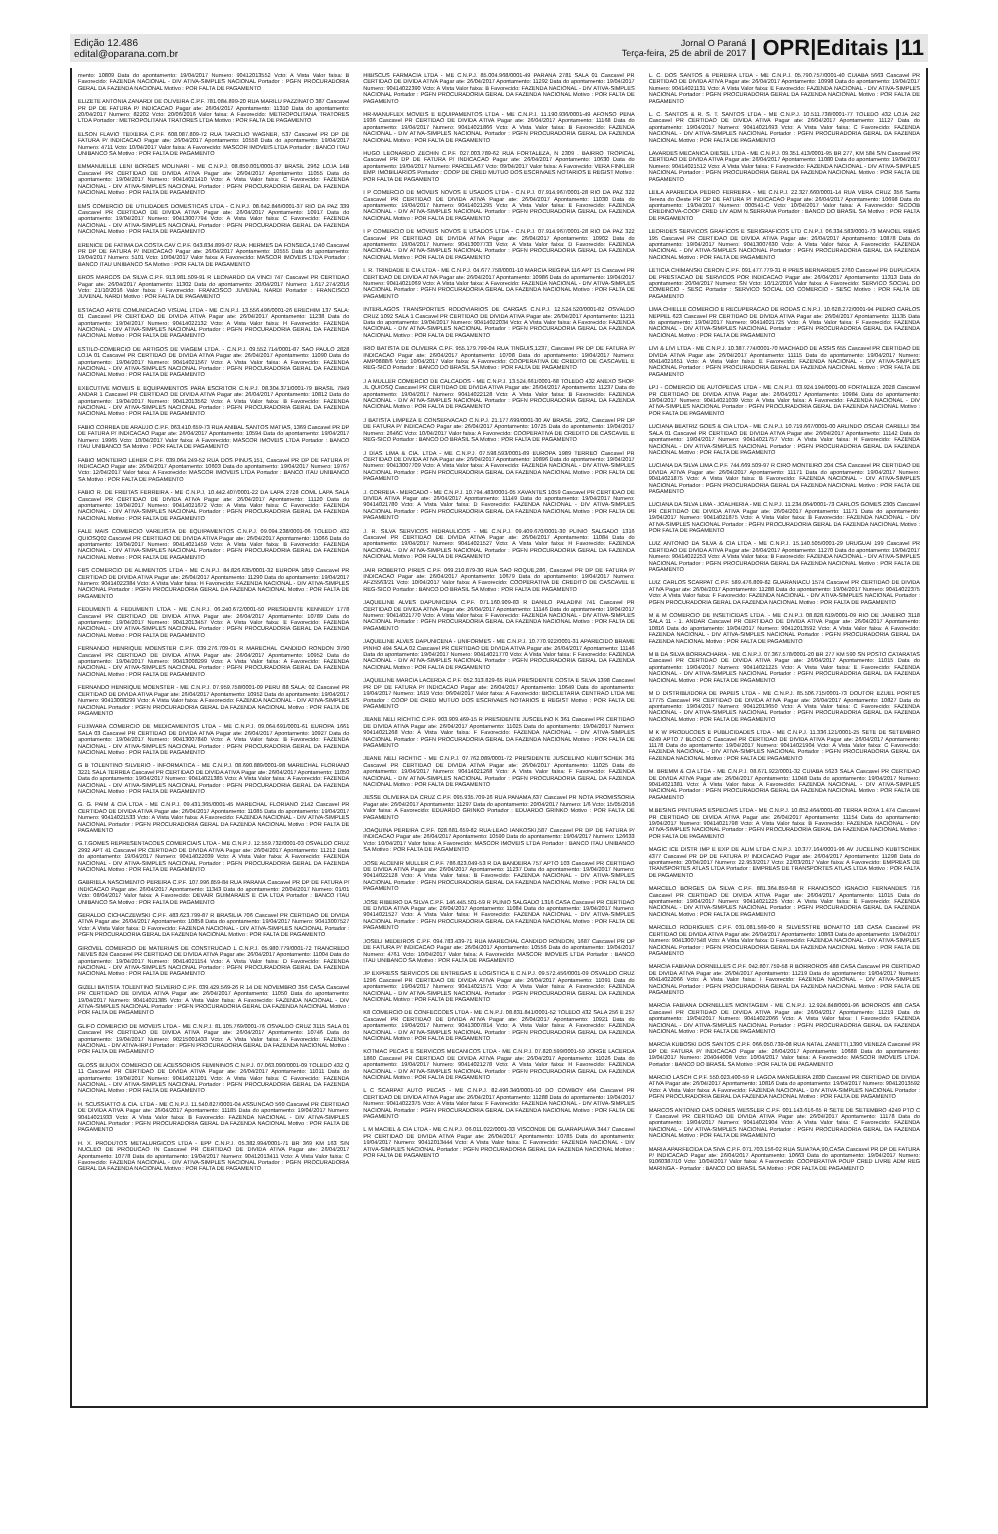Edição 12.486
edital@oparana.com.br
Jornal O Paraná
Terça-feira, 25 de abril de 2017
| OPR|Editais |11
mento: 10809 Data do apontamento: 19/04/2017 Numero: 90412013552 Vcto: A Vista Valor faixa: B Favorecido: FAZENDA NACIONAL - DIV ATIVA-SIMPLES NACIONAL Portador : PGFN PROCURADORIA GERAL DA FAZENDA NACIONAL Motivo : POR FALTA DE PAGAMENTO
ELIZETE ANTONIA ZANARDI DE OLIVEIRA C.P.F. 781.084.899-20 RUA MARILU PAZZINATO 387 Cascavel PR DP DE FATURA P/ INDICACAO Pagar ate: 26/04/2017 Apontamento: 11310 Data do apontamento: 20/04/2017 Numero: 82202 Vcto: 20/06/2016 Valor faixa: A Favorecido: METROPOLITANA TRATORES LTDA Portador : METROPOLITANA TRATORES LTDA Motivo : POR FALTA DE PAGAMENTO
ELSON FLAVIO TEIXEIRA C.P.F. 608.087.809-72 RUA TARCILIO WAGNER, 537 Cascavel PR DP DE FATURA P/ INDICACAO Pagar ate: 26/04/2017 Apontamento: 10558 Data do apontamento: 19/04/2017 Numero: 4711 Vcto: 10/04/2017 Valor faixa: A Favorecido: MASCOR IMOVEIS LTDA Portador : BANCO ITAU UNIBANCO SA Motivo : POR FALTA DE PAGAMENTO
EMMANUELLE LENI BORGES MOLINARI - ME C.N.P.J. 08.850.001/0001-37 BRASIL 2962 LOJA 14B Cascavel PR CERTIDAO DE DIVIDA ATIVA Pagar ate: 26/04/2017 Apontamento: 11055 Data do apontamento: 19/04/2017 Numero: 90414021410 Vcto: A Vista Valor faixa: C Favorecido: FAZENDA NACIONAL - DIV ATIVA-SIMPLES NACIONAL Portador : PGFN PROCURADORIA GERAL DA FAZENDA NACIONAL Motivo : POR FALTA DE PAGAMENTO
EMS COMERCIO DE UTILIDADES DOMESTICAS LTDA - C.N.P.J. 08.642.846/0001-37 RIO DA PAZ 339 Cascavel PR CERTIDAO DE DIVIDA ATIVA Pagar ate: 26/04/2017 Apontamento: 10917 Data do apontamento: 19/04/2017 Numero: 90413007794 Vcto: A Vista Valor faixa: C Favorecido: FAZENDA NACIONAL - DIV ATIVA-SIMPLES NACIONAL Portador : PGFN PROCURADORIA GERAL DA FAZENDA NACIONAL Motivo : POR FALTA DE PAGAMENTO
ERENICE DE FATIMA DA COSTA CAV C.P.F. 043.834.899-07 RUA: HERMES DA FONSECA,1740 Cascavel PR DP DE FATURA P/ INDICACAO Pagar ate: 26/04/2017 Apontamento: 10555 Data do apontamento: 19/04/2017 Numero: 5101 Vcto: 10/04/2017 Valor faixa: A Favorecido: MASCOR IMOVEIS LTDA Portador : BANCO ITAU UNIBANCO SA Motivo : POR FALTA DE PAGAMENTO
EROS MARCOS DA SILVA C.P.F. 913.981.509-91 R LEONARDO DA VINCI 747 Cascavel PR CERTIDAO Pagar ate: 26/04/2017 Apontamento: 11302 Data do apontamento: 20/04/2017 Numero: 1.617.274/2016 Vcto: 21/10/2016 Valor faixa: I Favorecido: FRANCISCO JUVENAL NARDI Portador : FRANCISCO JUVENAL NARDI Motivo : POR FALTA DE PAGAMENTO
ESTACAO ARTE COMUNICACAO VISUAL LTDA - ME C.N.P.J. 13.556.496/0001-26 ERECHIM 137 SALA: 01 Cascavel PR CERTIDAO DE DIVIDA ATIVA Pagar ate: 26/04/2017 Apontamento: 11238 Data do apontamento: 19/04/2017 Numero: 90414022132 Vcto: A Vista Valor faixa: H Favorecido: FAZENDA NACIONAL - DIV ATIVA-SIMPLES NACIONAL Portador : PGFN PROCURADORIA GERAL DA FAZENDA NACIONAL Motivo : POR FALTA DE PAGAMENTO
ESTILO-COMERCIO DE ARTIGOS DE VIAGEM LTDA. - C.N.P.J. 09.552.714/0001-87 SAO PAULO 2828 LOJA 01 Cascavel PR CERTIDAO DE DIVIDA ATIVA Pagar ate: 26/04/2017 Apontamento: 11090 Data do apontamento: 19/04/2017 Numero: 90414021567 Vcto: A Vista Valor faixa: A Favorecido: FAZENDA NACIONAL - DIV ATIVA-SIMPLES NACIONAL Portador : PGFN PROCURADORIA GERAL DA FAZENDA NACIONAL Motivo : POR FALTA DE PAGAMENTO
EXECUTIVE MOVEIS E EQUIPAMENTOS PARA ESCRITOR C.N.P.J. 08.304.371/0001-79 BRASIL 7949 ANDAR 1 Cascavel PR CERTIDAO DE DIVIDA ATIVA Pagar ate: 26/04/2017 Apontamento: 10812 Data do apontamento: 19/04/2017 Numero: 90412013562 Vcto: A Vista Valor faixa: B Favorecido: FAZENDA NACIONAL - DIV ATIVA-SIMPLES NACIONAL Portador : PGFN PROCURADORIA GERAL DA FAZENDA NACIONAL Motivo : POR FALTA DE PAGAMENTO
FABIO CORREA DE ARAUJO C.P.F. 063.410.659-73 RUA ANIBAL SANTOS MATIAS, 1369 Cascavel PR DP DE FATURA P/ INDICACAO Pagar ate: 26/04/2017 Apontamento: 10594 Data do apontamento: 19/04/2017 Numero: 19965 Vcto: 10/04/2017 Valor faixa: A Favorecido: MASCOR IMOVEIS LTDA Portador : BANCO ITAU UNIBANCO SA Motivo : POR FALTA DE PAGAMENTO
FABIO MONTEIRO LEHER C.P.F. 039.064.249-52 RUA DOS PINUS,151, Cascavel PR DP DE FATURA P/ INDICACAO Pagar ate: 26/04/2017 Apontamento: 10603 Data do apontamento: 19/04/2017 Numero: 19767 Vcto: 12/04/2017 Valor faixa: A Favorecido: MASCOR IMOVEIS LTDA Portador : BANCO ITAU UNIBANCO SA Motivo : POR FALTA DE PAGAMENTO
FABIO R. DE FREITAS FERREIRA - ME C.N.P.J. 10.442.407/0001-22 DA LAPA 2728 COML LAPA SALA Cascavel PR CERTIDAO DE DIVIDA ATIVA Pagar ate: 26/04/2017 Apontamento: 11120 Data do apontamento: 19/04/2017 Numero: 90414021672 Vcto: A Vista Valor faixa: C Favorecido: FAZENDA NACIONAL - DIV ATIVA-SIMPLES NACIONAL Portador : PGFN PROCURADORIA GERAL DA FAZENDA NACIONAL Motivo : POR FALTA DE PAGAMENTO
FALE MAIS COMERCIO VAREJISTA DE EQUIPAMENTOS C.N.P.J. 09.094.238/0001-06 TOLEDO 432 QUIOSQ02 Cascavel PR CERTIDAO DE DIVIDA ATIVA Pagar ate: 26/04/2017 Apontamento: 11066 Data do apontamento: 19/04/2017 Numero: 90414021459 Vcto: A Vista Valor faixa: B Favorecido: FAZENDA NACIONAL - DIV ATIVA-SIMPLES NACIONAL Portador : PGFN PROCURADORIA GERAL DA FAZENDA NACIONAL Motivo : POR FALTA DE PAGAMENTO
FBS COMERCIO DE ALIMENTOS LTDA - ME C.N.P.J. 84.826.635/0001-32 EUROPA 1859 Cascavel PR CERTIDAO DE DIVIDA ATIVA Pagar ate: 26/04/2017 Apontamento: 11290 Data do apontamento: 19/04/2017 Numero: 90414022384 Vcto: A Vista Valor faixa: H Favorecido: FAZENDA NACIONAL - DIV ATIVA-SIMPLES NACIONAL Portador : PGFN PROCURADORIA GERAL DA FAZENDA NACIONAL Motivo : POR FALTA DE PAGAMENTO
FEDUMENTI & FEDUMENTI LTDA - ME C.N.P.J. 06.240.672/0001-50 PRESIDENTE KENNEDY 1778 Cascavel PR CERTIDAO DE DIVIDA ATIVA Pagar ate: 26/04/2017 Apontamento: 10789 Data do apontamento: 19/04/2017 Numero: 90412013457 Vcto: A Vista Valor faixa: E Favorecido: FAZENDA NACIONAL - DIV ATIVA-SIMPLES NACIONAL Portador : PGFN PROCURADORIA GERAL DA FAZENDA NACIONAL Motivo : POR FALTA DE PAGAMENTO
FERNANDO HENRIQUE MOENSTER C.P.F. 039.276.709-01 R MARECHAL CANDIDO RONDON 3790 Cascavel PR CERTIDAO DE DIVIDA ATIVA Pagar ate: 26/04/2017 Apontamento: 10952 Data do apontamento: 19/04/2017 Numero: 90413008299 Vcto: A Vista Valor faixa: A Favorecido: FAZENDA NACIONAL - DIV ATIVA-SIMPLES NACIONAL Portador : PGFN PROCURADORIA GERAL DA FAZENDA NACIONAL Motivo : POR FALTA DE PAGAMENTO
FERNANDO HENRIQUE MOENSTER - ME C.N.P.J. 07.959.758/0001-09 PERU 88 SALA: 02 Cascavel PR CERTIDAO DE DIVIDA ATIVA Pagar ate: 26/04/2017 Apontamento: 10952 Data do apontamento: 19/04/2017 Numero: 90413008299 Vcto: A Vista Valor faixa: A Favorecido: FAZENDA NACIONAL - DIV ATIVA-SIMPLES NACIONAL Portador : PGFN PROCURADORIA GERAL DA FAZENDA NACIONAL Motivo : POR FALTA DE PAGAMENTO
FUJIWARA COMERCIO DE MEDICAMENTOS LTDA - ME C.N.P.J. 09.064.691/0001-61 EUROPA 1661 SALA 03 Cascavel PR CERTIDAO DE DIVIDA ATIVA Pagar ate: 26/04/2017 Apontamento: 10927 Data do apontamento: 19/04/2017 Numero: 90413007840 Vcto: A Vista Valor faixa: B Favorecido: FAZENDA NACIONAL - DIV ATIVA-SIMPLES NACIONAL Portador : PGFN PROCURADORIA GERAL DA FAZENDA NACIONAL Motivo : POR FALTA DE PAGAMENTO
G B TOLENTINO SILVERIO - INFORMATICA - ME C.N.P.J. 08.690.889/0001-98 MARECHAL FLORIANO 3221 SALA TERREA Cascavel PR CERTIDAO DE DIVIDA ATIVA Pagar ate: 26/04/2017 Apontamento: 11050 Data do apontamento: 19/04/2017 Numero: 90414021385 Vcto: A Vista Valor faixa: A Favorecido: FAZENDA NACIONAL - DIV ATIVA-SIMPLES NACIONAL Portador : PGFN PROCURADORIA GERAL DA FAZENDA NACIONAL Motivo : POR FALTA DE PAGAMENTO
G. G. PAIM & CIA LTDA - ME C.N.P.J. 09.431.365/0001-45 MARECHAL FLORIANO 2142 Cascavel PR CERTIDAO DE DIVIDA ATIVA Pagar ate: 26/04/2017 Apontamento: 11085 Data do apontamento: 19/04/2017 Numero: 90414021533 Vcto: A Vista Valor faixa: A Favorecido: FAZENDA NACIONAL - DIV ATIVA-SIMPLES NACIONAL Portador : PGFN PROCURADORIA GERAL DA FAZENDA NACIONAL Motivo : POR FALTA DE PAGAMENTO
G.T.GOMES REPRESENTACOES COMERCIAIS LTDA - ME C.N.P.J. 12.559.732/0001-03 OSVALDO CRUZ 2992 APT 41 Cascavel PR CERTIDAO DE DIVIDA ATIVA Pagar ate: 26/04/2017 Apontamento: 11212 Data do apontamento: 19/04/2017 Numero: 90414022039 Vcto: A Vista Valor faixa: A Favorecido: FAZENDA NACIONAL - DIV ATIVA-SIMPLES NACIONAL Portador : PGFN PROCURADORIA GERAL DA FAZENDA NACIONAL Motivo : POR FALTA DE PAGAMENTO
GABRIELA NASCIMENTO PEREIRA C.P.F. 107.996.859-84 RUA PARANA Cascavel PR DP DE FATURA P/ INDICACAO Pagar ate: 26/04/2017 Apontamento: 11343 Data do apontamento: 20/04/2017 Numero: 01/01 Vcto: 08/04/2017 Valor faixa: A Favorecido: DEVAIR GUIMARAES E CIA LTDA Portador : BANCO ITAU UNIBANCO SA Motivo : POR FALTA DE PAGAMENTO
GERALDO CICHACZEWSKI C.P.F. 483.623.799-87 R BRASILIA 706 Cascavel PR CERTIDAO DE DIVIDA ATIVA Pagar ate: 26/04/2017 Apontamento: 10858 Data do apontamento: 19/04/2017 Numero: 90413007527 Vcto: A Vista Valor faixa: D Favorecido: FAZENDA NACIONAL - DIV ATIVA-SIMPLES NACIONAL Portador : PGFN PROCURADORIA GERAL DA FAZENDA NACIONAL Motivo : POR FALTA DE PAGAMENTO
GIROVEL COMERCIO DE MATERIAIS DE CONSTRUCAO L C.N.P.J. 05.980.779/0001-72 TRANCREDO NEVES 824 Cascavel PR CERTIDAO DE DIVIDA ATIVA Pagar ate: 26/04/2017 Apontamento: 11004 Data do apontamento: 19/04/2017 Numero: 90414021154 Vcto: A Vista Valor faixa: D Favorecido: FAZENDA NACIONAL - DIV ATIVA-SIMPLES NACIONAL Portador : PGFN PROCURADORIA GERAL DA FAZENDA NACIONAL Motivo : POR FALTA DE PAGAMENTO
GIZELI BATISTA TOLENTINO SILVERIO C.P.F. 039.429.569-26 R 14 DE NOVEMBRO 356 CASA Cascavel PR CERTIDAO DE DIVIDA ATIVA Pagar ate: 26/04/2017 Apontamento: 11050 Data do apontamento: 19/04/2017 Numero: 90414021385 Vcto: A Vista Valor faixa: A Favorecido: FAZENDA NACIONAL - DIV ATIVA-SIMPLES NACIONAL Portador : PGFN PROCURADORIA GERAL DA FAZENDA NACIONAL Motivo : POR FALTA DE PAGAMENTO
GLIFO COMERCIO DE MOVEIS LTDA - ME C.N.P.J. 81.105.769/0001-76 OSVALDO CRUZ 3115 SALA 01 Cascavel PR CERTIDAO DE DIVIDA ATIVA Pagar ate: 26/04/2017 Apontamento: 10746 Data do apontamento: 19/04/2017 Numero: 90215001433 Vcto: A Vista Valor faixa: A Favorecido: FAZENDA NACIONAL - DIV ATIVA-IRPJ Portador : PGFN PROCURADORIA GERAL DA FAZENDA NACIONAL Motivo : POR FALTA DE PAGAMENTO
GLOSS BIJUOX COMERCIO DE ACESSORIOS FEMININOS C.N.P.J. 07.063.090/0001-09 TOLEDO 432 Q 11 Cascavel PR CERTIDAO DE DIVIDA ATIVA Pagar ate: 26/04/2017 Apontamento: 11011 Data do apontamento: 19/04/2017 Numero: 90414021201 Vcto: A Vista Valor faixa: C Favorecido: FAZENDA NACIONAL - DIV ATIVA-SIMPLES NACIONAL Portador : PGFN PROCURADORIA GERAL DA FAZENDA NACIONAL Motivo : POR FALTA DE PAGAMENTO
H. SCUSSIATTO & CIA. LTDA - ME C.N.P.J. 11.540.827/0001-04 ASSUNCAO 560 Cascavel PR CERTIDAO DE DIVIDA ATIVA Pagar ate: 26/04/2017 Apontamento: 11185 Data do apontamento: 19/04/2017 Numero: 90414021933 Vcto: A Vista Valor faixa: B Favorecido: FAZENDA NACIONAL - DIV ATIVA-SIMPLES NACIONAL Portador : PGFN PROCURADORIA GERAL DA FAZENDA NACIONAL Motivo : POR FALTA DE PAGAMENTO
H. X. PRODUTOS METALURGICOS LTDA - EPP C.N.P.J. 05.382.994/0001-71 BR 369 KM 163 S/N NUCLEO DE PRODUCAO IN Cascavel PR CERTIDAO DE DIVIDA ATIVA Pagar ate: 26/04/2017 Apontamento: 10778 Data do apontamento: 19/04/2017 Numero: 90412013411 Vcto: A Vista Valor faixa: C Favorecido: FAZENDA NACIONAL - DIV ATIVA-SIMPLES NACIONAL Portador : PGFN PROCURADORIA GERAL DA FAZENDA NACIONAL Motivo : POR FALTA DE PAGAMENTO
HIBISCUS FARMACIA LTDA - ME C.N.P.J. 85.004.968/0001-49 PARANA 2781 SALA 01 Cascavel PR CERTIDAO DE DIVIDA ATIVA Pagar ate: 26/04/2017 Apontamento: 11292 Data do apontamento: 19/04/2017 Numero: 90414022390 Vcto: A Vista Valor faixa: B Favorecido: FAZENDA NACIONAL - DIV ATIVA-SIMPLES NACIONAL Portador : PGFN PROCURADORIA GERAL DA FAZENDA NACIONAL Motivo : POR FALTA DE PAGAMENTO
HR-MANUFLEX MOVEIS E EQUIPAMENTOS LTDA - ME C.N.P.J. 11.190.936/0001-49 AFONSO PENA 1936 Cascavel PR CERTIDAO DE DIVIDA ATIVA Pagar ate: 26/04/2017 Apontamento: 11168 Data do apontamento: 19/04/2017 Numero: 90414021866 Vcto: A Vista Valor faixa: B Favorecido: FAZENDA NACIONAL - DIV ATIVA-SIMPLES NACIONAL Portador : PGFN PROCURADORIA GERAL DA FAZENDA NACIONAL Motivo : POR FALTA DE PAGAMENTO
HUGO LEONARDO ZECHIN C.P.F. 027.003.789-62 RUA FORTALEZA, N 2309 . BAIRRO TROPICAL Cascavel PR DP DE FATURA P/ INDICACAO Pagar ate: 26/04/2017 Apontamento: 10630 Data do apontamento: 19/04/2017 Numero: PARCELA67 Vcto: 09/04/2017 Valor faixa: A Favorecido: VERA FINKLER EMP. IMOBILIARIOS Portador : COOP DE CRED MUTUO DOS ESCRIVAES NOTARIOS E REGIST Motivo : POR FALTA DE PAGAMENTO
I P COMERCIO DE MOVEIS NOVOS E USADOS LTDA - C.N.P.J. 07.914.967/0001-28 RIO DA PAZ 322 Cascavel PR CERTIDAO DE DIVIDA ATIVA Pagar ate: 26/04/2017 Apontamento: 11030 Data do apontamento: 19/04/2017 Numero: 90414021295 Vcto: A Vista Valor faixa: E Favorecido: FAZENDA NACIONAL - DIV ATIVA-SIMPLES NACIONAL Portador : PGFN PROCURADORIA GERAL DA FAZENDA NACIONAL Motivo : POR FALTA DE PAGAMENTO
I P COMERCIO DE MOVEIS NOVOS E USADOS LTDA - C.N.P.J. 07.914.967/0001-28 RIO DA PAZ 322 Cascavel PR CERTIDAO DE DIVIDA ATIVA Pagar ate: 26/04/2017 Apontamento: 10902 Data do apontamento: 19/04/2017 Numero: 90413007733 Vcto: A Vista Valor faixa: D Favorecido: FAZENDA NACIONAL - DIV ATIVA-SIMPLES NACIONAL Portador : PGFN PROCURADORIA GERAL DA FAZENDA NACIONAL Motivo : POR FALTA DE PAGAMENTO
I. R. TRINDADE E CIA LTDA - ME C.N.P.J. 04.677.758/0001-10 MARCIA REGINA 116 APT 15 Cascavel PR CERTIDAO DE DIVIDA ATIVA Pagar ate: 26/04/2017 Apontamento: 10986 Data do apontamento: 19/04/2017 Numero: 90414021069 Vcto: A Vista Valor faixa: A Favorecido: FAZENDA NACIONAL - DIV ATIVA-SIMPLES NACIONAL Portador : PGFN PROCURADORIA GERAL DA FAZENDA NACIONAL Motivo : POR FALTA DE PAGAMENTO
INTERLAGOS TRANSPORTES RODOVIARIOS DE CARGAS C.N.P.J. 12.524.520/0001-82 OSVALDO CRUZ 1092 SALA 1 Cascavel PR CERTIDAO DE DIVIDA ATIVA Pagar ate: 26/04/2017 Apontamento: 11211 Data do apontamento: 19/04/2017 Numero: 90414022034 Vcto: A Vista Valor faixa: A Favorecido: FAZENDA NACIONAL - DIV ATIVA-SIMPLES NACIONAL Portador : PGFN PROCURADORIA GERAL DA FAZENDA NACIONAL Motivo : POR FALTA DE PAGAMENTO
IRIO BATISTA DE OLIVEIRA C.P.F. 955.179.799-04 RUA TINGUIS,1237, Cascavel PR DP DE FATURA P/ INDICACAO Pagar ate: 26/04/2017 Apontamento: 10708 Data do apontamento: 19/04/2017 Numero: AMP0888/6 Vcto: 10/04/2017 Valor faixa: A Favorecido: COOPERATIVA DE CREDITO DE CASCAVEL E REG-SICO Portador : BANCO DO BRASIL SA Motivo : POR FALTA DE PAGAMENTO
J A MULLER COMERCIO DE CALCADOS - ME C.N.P.J. 13.524.661/0001-68 TOLEDO 432 ANEXO SHOP. JL QUIOSQ Cascavel PR CERTIDAO DE DIVIDA ATIVA Pagar ate: 26/04/2017 Apontamento: 11237 Data do apontamento: 19/04/2017 Numero: 90414022128 Vcto: A Vista Valor faixa: B Favorecido: FAZENDA NACIONAL - DIV ATIVA-SIMPLES NACIONAL Portador : PGFN PROCURADORIA GERAL DA FAZENDA NACIONAL Motivo : POR FALTA DE PAGAMENTO
J BATISTA LIMPEZA E CONSERVACAO C.N.P.J. 21.177.699/0001-30 AV BRASIL ,2962, Cascavel PR DP DE FATURA P/ INDICACAO Pagar ate: 26/04/2017 Apontamento: 10725 Data do apontamento: 19/04/2017 Numero: 2646C Vcto: 10/04/2017 Valor faixa: A Favorecido: COOPERATIVA DE CREDITO DE CASCAVEL E REG-SICO Portador : BANCO DO BRASIL SA Motivo : POR FALTA DE PAGAMENTO
J DIAS LIMA & CIA. LTDA - ME C.N.P.J. 07.598.593/0001-89 EUROPA 1989 TERREO Cascavel PR CERTIDAO DE DIVIDA ATIVA Pagar ate: 26/04/2017 Apontamento: 10896 Data do apontamento: 19/04/2017 Numero: 90413007709 Vcto: A Vista Valor faixa: A Favorecido: FAZENDA NACIONAL - DIV ATIVA-SIMPLES NACIONAL Portador : PGFN PROCURADORIA GERAL DA FAZENDA NACIONAL Motivo : POR FALTA DE PAGAMENTO
J. CORREIA - MERCADO - ME C.N.P.J. 10.794.483/0001-05 XAVANTES 1059 Cascavel PR CERTIDAO DE DIVIDA ATIVA Pagar ate: 26/04/2017 Apontamento: 11149 Data do apontamento: 19/04/2017 Numero: 90414021780 Vcto: A Vista Valor faixa: D Favorecido: FAZENDA NACIONAL - DIV ATIVA-SIMPLES NACIONAL Portador : PGFN PROCURADORIA GERAL DA FAZENDA NACIONAL Motivo : POR FALTA DE PAGAMENTO
J. R. SILVA SERVICOS HIDRAULICOS - ME C.N.P.J. 09.409.670/0001-30 PLINIO SALGADO 1316 Cascavel PR CERTIDAO DE DIVIDA ATIVA Pagar ate: 26/04/2017 Apontamento: 11084 Data do apontamento: 19/04/2017 Numero: 90414021527 Vcto: A Vista Valor faixa: H Favorecido: FAZENDA NACIONAL - DIV ATIVA-SIMPLES NACIONAL Portador : PGFN PROCURADORIA GERAL DA FAZENDA NACIONAL Motivo : POR FALTA DE PAGAMENTO
JAIR ROBERTO PIRES C.P.F. 069.210.879-30 RUA SAO ROQUE,286, Cascavel PR DP DE FATURA P/ INDICACAO Pagar ate: 26/04/2017 Apontamento: 10679 Data do apontamento: 19/04/2017 Numero: AFZ5563/21 Vcto: 10/04/2017 Valor faixa: A Favorecido: COOPERATIVA DE CREDITO DE CASCAVEL E REG-SICO Portador : BANCO DO BRASIL SA Motivo : POR FALTA DE PAGAMENTO
JAQUELINE ALVES DAPUNICENA C.P.F. 071.160.909-83 R DANILO PALADINI 741 Cascavel PR CERTIDAO DE DIVIDA ATIVA Pagar ate: 26/04/2017 Apontamento: 11146 Data do apontamento: 19/04/2017 Numero: 90414021770 Vcto: A Vista Valor faixa: F Favorecido: FAZENDA NACIONAL - DIV ATIVA-SIMPLES NACIONAL Portador : PGFN PROCURADORIA GERAL DA FAZENDA NACIONAL Motivo : POR FALTA DE PAGAMENTO
JAQUELINE ALVES DAPUNICENA - UNIFORMES - ME C.N.P.J. 10.770.922/0001-31 APARECIDO BRAME PINHO 494 SALA 02 Cascavel PR CERTIDAO DE DIVIDA ATIVA Pagar ate: 26/04/2017 Apontamento: 11146 Data do apontamento: 19/04/2017 Numero: 90414021770 Vcto: A Vista Valor faixa: F Favorecido: FAZENDA NACIONAL - DIV ATIVA-SIMPLES NACIONAL Portador : PGFN PROCURADORIA GERAL DA FAZENDA NACIONAL Motivo : POR FALTA DE PAGAMENTO
JAQUELINE MARCIA LACERDA C.P.F. 052.313.829-65 RUA PRESIDENTE COSTA E SILVA 1398 Cascavel PR DP DE FATURA P/ INDICACAO Pagar ate: 26/04/2017 Apontamento: 10649 Data do apontamento: 19/04/2017 Numero: 1619 Vcto: 06/04/2017 Valor faixa: A Favorecido: BICICLETARIA CENTRAO LTDA ME Portador : COOP DE CRED MUTUO DOS ESCRIVAES NOTARIOS E REGIST Motivo : POR FALTA DE PAGAMENTO
JEANE NELI RICHTIC C.P.F. 903.909.469-15 R PRESIDENTE JUSCELINO K 361 Cascavel PR CERTIDAO DE DIVIDA ATIVA Pagar ate: 26/04/2017 Apontamento: 11025 Data do apontamento: 19/04/2017 Numero: 90414021268 Vcto: A Vista Valor faixa: F Favorecido: FAZENDA NACIONAL - DIV ATIVA-SIMPLES NACIONAL Portador : PGFN PROCURADORIA GERAL DA FAZENDA NACIONAL Motivo : POR FALTA DE PAGAMENTO
JEANE NELI RICHTIC - ME C.N.P.J. 07.762.089/0001-72 PRESIDENTE JUSCELINO KUBITSCHEK 361 Cascavel PR CERTIDAO DE DIVIDA ATIVA Pagar ate: 26/04/2017 Apontamento: 11025 Data do apontamento: 19/04/2017 Numero: 90414021268 Vcto: A Vista Valor faixa: F Favorecido: FAZENDA NACIONAL - DIV ATIVA-SIMPLES NACIONAL Portador : PGFN PROCURADORIA GERAL DA FAZENDA NACIONAL Motivo : POR FALTA DE PAGAMENTO
JESSE OLIVEIRA DA CRUZ C.P.F. 095.935.709-26 RUA PANAMA,637 Cascavel PR NOTA PROMISSORIA Pagar ate: 26/04/2017 Apontamento: 11297 Data do apontamento: 20/04/2017 Numero: 1/6 Vcto: 15/05/2016 Valor faixa: A Favorecido: EDUARDO GRINKO Portador : EDUARDO GRINKO Motivo : POR FALTA DE PAGAMENTO
JOAQUINA PEREIRA C.P.F. 028.681.659-82 RUA:LEAO IANKOSKI,587 Cascavel PR DP DE FATURA P/ INDICACAO Pagar ate: 26/04/2017 Apontamento: 10590 Data do apontamento: 19/04/2017 Numero: 126633 Vcto: 10/04/2017 Valor faixa: A Favorecido: MASCOR IMOVEIS LTDA Portador : BANCO ITAU UNIBANCO SA Motivo : POR FALTA DE PAGAMENTO
JOSE ALCENIR MULLER C.P.F. 786.823.049-53 R DA BANDEIRA 757 APTO 103 Cascavel PR CERTIDAO DE DIVIDA ATIVA Pagar ate: 26/04/2017 Apontamento: 11237 Data do apontamento: 19/04/2017 Numero: 90414022128 Vcto: A Vista Valor faixa: B Favorecido: FAZENDA NACIONAL - DIV ATIVA-SIMPLES NACIONAL Portador : PGFN PROCURADORIA GERAL DA FAZENDA NACIONAL Motivo : POR FALTA DE PAGAMENTO
JOSE RIBEIRO DA SILVA C.P.F. 146.445.501-59 R PLINIO SALGADO 1316 CASA Cascavel PR CERTIDAO DE DIVIDA ATIVA Pagar ate: 26/04/2017 Apontamento: 11084 Data do apontamento: 19/04/2017 Numero: 90414021527 Vcto: A Vista Valor faixa: H Favorecido: FAZENDA NACIONAL - DIV ATIVA-SIMPLES NACIONAL Portador : PGFN PROCURADORIA GERAL DA FAZENDA NACIONAL Motivo : POR FALTA DE PAGAMENTO
JOSELI MEDEIROS C.P.F. 094.783.439-71 RUA MARECHAL CANDIDO RONDON, 1687 Cascavel PR DP DE FATURA P/ INDICACAO Pagar ate: 26/04/2017 Apontamento: 10556 Data do apontamento: 19/04/2017 Numero: 4761 Vcto: 10/04/2017 Valor faixa: A Favorecido: MASCOR IMOVEIS LTDA Portador : BANCO ITAU UNIBANCO SA Motivo : POR FALTA DE PAGAMENTO
JP EXPRESS SERVICOS DE ENTREGAS E LOGISTICA E C.N.P.J. 09.572.456/0001-09 OSVALDO CRUZ 1296 Cascavel PR CERTIDAO DE DIVIDA ATIVA Pagar ate: 26/04/2017 Apontamento: 11091 Data do apontamento: 19/04/2017 Numero: 90414021571 Vcto: A Vista Valor faixa: A Favorecido: FAZENDA NACIONAL - DIV ATIVA-SIMPLES NACIONAL Portador : PGFN PROCURADORIA GERAL DA FAZENDA NACIONAL Motivo : POR FALTA DE PAGAMENTO
K8 COMERCIO DE CONFECCOES LTDA - ME C.N.P.J. 08.831.841/0001-52 TOLEDO 432 SALA 256 E 257 Cascavel PR CERTIDAO DE DIVIDA ATIVA Pagar ate: 26/04/2017 Apontamento: 10921 Data do apontamento: 19/04/2017 Numero: 90413007814 Vcto: A Vista Valor faixa: A Favorecido: FAZENDA NACIONAL - DIV ATIVA-SIMPLES NACIONAL Portador : PGFN PROCURADORIA GERAL DA FAZENDA NACIONAL Motivo : POR FALTA DE PAGAMENTO
KOTMAC PECAS E SERVICOS MECANICOS LTDA - ME C.N.P.J. 07.820.599/0001-59 JORGE LACERDA 1860 Cascavel PR CERTIDAO DE DIVIDA ATIVA Pagar ate: 26/04/2017 Apontamento: 11026 Data do apontamento: 19/04/2017 Numero: 90414021278 Vcto: A Vista Valor faixa: H Favorecido: FAZENDA NACIONAL - DIV ATIVA-SIMPLES NACIONAL Portador : PGFN PROCURADORIA GERAL DA FAZENDA NACIONAL Motivo : POR FALTA DE PAGAMENTO
L C SCARPAT AUTO PECAS - ME C.N.P.J. 82.496.340/0001-10 DO COWBOY 464 Cascavel PR CERTIDAO DE DIVIDA ATIVA Pagar ate: 26/04/2017 Apontamento: 11288 Data do apontamento: 19/04/2017 Numero: 90414022375 Vcto: A Vista Valor faixa: F Favorecido: FAZENDA NACIONAL - DIV ATIVA-SIMPLES NACIONAL Portador : PGFN PROCURADORIA GERAL DA FAZENDA NACIONAL Motivo : POR FALTA DE PAGAMENTO
L M MACIEL & CIA LTDA - ME C.N.P.J. 06.011.022/0001-33 VISCONDE DE GUARAPUAVA 3447 Cascavel PR CERTIDAO DE DIVIDA ATIVA Pagar ate: 26/04/2017 Apontamento: 10785 Data do apontamento: 19/04/2017 Numero: 90412013444 Vcto: A Vista Valor faixa: C Favorecido: FAZENDA NACIONAL - DIV ATIVA-SIMPLES NACIONAL Portador : PGFN PROCURADORIA GERAL DA FAZENDA NACIONAL Motivo : POR FALTA DE PAGAMENTO
L. C. DOS SANTOS & PEREIRA LTDA - ME C.N.P.J. 05.790.757/0001-40 CUIABA 5663 Cascavel PR CERTIDAO DE DIVIDA ATIVA Pagar ate: 26/04/2017 Apontamento: 10998 Data do apontamento: 19/04/2017 Numero: 90414021131 Vcto: A Vista Valor faixa: E Favorecido: FAZENDA NACIONAL - DIV ATIVA-SIMPLES NACIONAL Portador : PGFN PROCURADORIA GERAL DA FAZENDA NACIONAL Motivo : POR FALTA DE PAGAMENTO
L. C. SANTOS & R. S. T. SANTOS LTDA - ME C.N.P.J. 10.511.738/0001-77 TOLEDO 432 LOJA 242 Cascavel PR CERTIDAO DE DIVIDA ATIVA Pagar ate: 26/04/2017 Apontamento: 11127 Data do apontamento: 19/04/2017 Numero: 90414021693 Vcto: A Vista Valor faixa: C Favorecido: FAZENDA NACIONAL - DIV ATIVA-SIMPLES NACIONAL Portador : PGFN PROCURADORIA GERAL DA FAZENDA NACIONAL Motivo : POR FALTA DE PAGAMENTO
LAVARDES MECANICA DIESEL LTDA - ME C.N.P.J. 09.351.413/0001-95 BR 277, KM 584 S/N Cascavel PR CERTIDAO DE DIVIDA ATIVA Pagar ate: 26/04/2017 Apontamento: 11080 Data do apontamento: 19/04/2017 Numero: 90414021512 Vcto: A Vista Valor faixa: F Favorecido: FAZENDA NACIONAL - DIV ATIVA-SIMPLES NACIONAL Portador : PGFN PROCURADORIA GERAL DA FAZENDA NACIONAL Motivo : POR FALTA DE PAGAMENTO
LEILA APARECIDA PEDRO FERREIRA - ME C.N.P.J. 22.327.660/0001-14 RUA VERA CRUZ 356 Santa Tereza do Oeste PR DP DE FATURA P/ INDICACAO Pagar ate: 26/04/2017 Apontamento: 10698 Data do apontamento: 19/04/2017 Numero: 000541-C Vcto: 10/04/2017 Valor faixa: A Favorecido: SICOOB CREDINOVA-COOP CRED LIV ADM N.SERRANA Portador : BANCO DO BRASIL SA Motivo : POR FALTA DE PAGAMENTO
LEORIDES SERVICOS GRAFICOS E SERIGRAFICOS LTD C.N.P.J. 06.334.583/0001-73 MANOEL RIBAS 195 Cascavel PR CERTIDAO DE DIVIDA ATIVA Pagar ate: 26/04/2017 Apontamento: 10878 Data do apontamento: 19/04/2017 Numero: 90413007630 Vcto: A Vista Valor faixa: A Favorecido: FAZENDA NACIONAL - DIV ATIVA-SIMPLES NACIONAL Portador : PGFN PROCURADORIA GERAL DA FAZENDA NACIONAL Motivo : POR FALTA DE PAGAMENTO
LETICIA CHIMANSKI CERON C.P.F. 091.477.779-31 R PRES BERNARDES 2760 Cascavel PR DUPLICATA DE PRESTACAO DE SERVICOS POR INDICACAO Pagar ate: 26/04/2017 Apontamento: 11313 Data do apontamento: 20/04/2017 Numero: SN Vcto: 10/12/2016 Valor faixa: A Favorecido: SERVICO SOCIAL DO COMERCIO - SESC Portador : SERVICO SOCIAL DO COMERCIO - SESC Motivo : POR FALTA DE PAGAMENTO
LIMA CHIELLE COMERCIO E RECUPERACAO DE RODAS C.N.P.J. 10.628.272/0001-94 PEDRO CARLOS NEPPEL 623 Cascavel PR CERTIDAO DE DIVIDA ATIVA Pagar ate: 26/04/2017 Apontamento: 11135 Data do apontamento: 19/04/2017 Numero: 90414021725 Vcto: A Vista Valor faixa: F Favorecido: FAZENDA NACIONAL - DIV ATIVA-SIMPLES NACIONAL Portador : PGFN PROCURADORIA GERAL DA FAZENDA NACIONAL Motivo : POR FALTA DE PAGAMENTO
LIVI & LIVI LTDA - ME C.N.P.J. 10.387.774/0001-70 MACHADO DE ASSIS 655 Cascavel PR CERTIDAO DE DIVIDA ATIVA Pagar ate: 26/04/2017 Apontamento: 11115 Data do apontamento: 19/04/2017 Numero: 90414021651 Vcto: A Vista Valor faixa: E Favorecido: FAZENDA NACIONAL - DIV ATIVA-SIMPLES NACIONAL Portador : PGFN PROCURADORIA GERAL DA FAZENDA NACIONAL Motivo : POR FALTA DE PAGAMENTO
LPJ - COMERCIO DE AUTOPECAS LTDA - ME C.N.P.J. 03.924.194/0001-00 FORTALEZA 2028 Cascavel PR CERTIDAO DE DIVIDA ATIVA Pagar ate: 26/04/2017 Apontamento: 10984 Data do apontamento: 19/04/2017 Numero: 90414021039 Vcto: A Vista Valor faixa: A Favorecido: FAZENDA NACIONAL - DIV ATIVA-SIMPLES NACIONAL Portador : PGFN PROCURADORIA GERAL DA FAZENDA NACIONAL Motivo : POR FALTA DE PAGAMENTO
LUCIANA BEATRIZ GOES & CIA LTDA - ME C.N.P.J. 10.719.667/0001-00 ARLINDO OSCAR CARELLI 354 SALA 01 Cascavel PR CERTIDAO DE DIVIDA ATIVA Pagar ate: 26/04/2017 Apontamento: 11142 Data do apontamento: 19/04/2017 Numero: 90414021757 Vcto: A Vista Valor faixa: H Favorecido: FAZENDA NACIONAL - DIV ATIVA-SIMPLES NACIONAL Portador : PGFN PROCURADORIA GERAL DA FAZENDA NACIONAL Motivo : POR FALTA DE PAGAMENTO
LUCIANA DA SILVA LIMA C.P.F. 744.669.509-97 R CIRO MONTEIRO 204 CSA Cascavel PR CERTIDAO DE DIVIDA ATIVA Pagar ate: 26/04/2017 Apontamento: 11171 Data do apontamento: 19/04/2017 Numero: 90414021875 Vcto: A Vista Valor faixa: B Favorecido: FAZENDA NACIONAL - DIV ATIVA-SIMPLES NACIONAL Portador : PGFN PROCURADORIA GERAL DA FAZENDA NACIONAL Motivo : POR FALTA DE PAGAMENTO
LUCIANA DA SILVA LIMA - JOALHERIA - ME C.N.P.J. 11.234.064/0001-73 CARLOS GOMES 2305 Cascavel PR CERTIDAO DE DIVIDA ATIVA Pagar ate: 26/04/2017 Apontamento: 11171 Data do apontamento: 19/04/2017 Numero: 90414021875 Vcto: A Vista Valor faixa: B Favorecido: FAZENDA NACIONAL - DIV ATIVA-SIMPLES NACIONAL Portador : PGFN PROCURADORIA GERAL DA FAZENDA NACIONAL Motivo : POR FALTA DE PAGAMENTO
LUIZ ANTONIO DA SILVA & CIA LTDA - ME C.N.P.J. 15.140.505/0001-29 URUGUAI 199 Cascavel PR CERTIDAO DE DIVIDA ATIVA Pagar ate: 26/04/2017 Apontamento: 11270 Data do apontamento: 19/04/2017 Numero: 90414022253 Vcto: A Vista Valor faixa: B Favorecido: FAZENDA NACIONAL - DIV ATIVA-SIMPLES NACIONAL Portador : PGFN PROCURADORIA GERAL DA FAZENDA NACIONAL Motivo : POR FALTA DE PAGAMENTO
LUIZ CARLOS SCARPAT C.P.F. 589.476.809-82 GUARANIACU 1574 Cascavel PR CERTIDAO DE DIVIDA ATIVA Pagar ate: 26/04/2017 Apontamento: 11288 Data do apontamento: 19/04/2017 Numero: 90414022375 Vcto: A Vista Valor faixa: F Favorecido: FAZENDA NACIONAL - DIV ATIVA-SIMPLES NACIONAL Portador : PGFN PROCURADORIA GERAL DA FAZENDA NACIONAL Motivo : POR FALTA DE PAGAMENTO
M & M COMERCIO DE INSETICIDAS LTDA. - ME C.N.P.J. 08.828.619/0001-09 RIO DE JANEIRO 3118 SALA 11 - 1. ANDAR Cascavel PR CERTIDAO DE DIVIDA ATIVA Pagar ate: 26/04/2017 Apontamento: 10816 Data do apontamento: 19/04/2017 Numero: 90412013592 Vcto: A Vista Valor faixa: A Favorecido: FAZENDA NACIONAL - DIV ATIVA-SIMPLES NACIONAL Portador : PGFN PROCURADORIA GERAL DA FAZENDA NACIONAL Motivo : POR FALTA DE PAGAMENTO
M B DA SILVA BORRACHARIA - ME C.N.P.J. 07.367.578/0001-20 BR 277 KM 590 SN POSTO CATARATAS Cascavel PR CERTIDAO DE DIVIDA ATIVA Pagar ate: 26/04/2017 Apontamento: 11015 Data do apontamento: 19/04/2017 Numero: 90414021225 Vcto: A Vista Valor faixa: E Favorecido: FAZENDA NACIONAL - DIV ATIVA-SIMPLES NACIONAL Portador : PGFN PROCURADORIA GERAL DA FAZENDA NACIONAL Motivo : POR FALTA DE PAGAMENTO
M D DISTRIBUIDORA DE PAPEIS LTDA - ME C.N.P.J. 85.506.715/0001-73 DOUTOR EZUEL PORTES 17775 Cascavel PR CERTIDAO DE DIVIDA ATIVA Pagar ate: 26/04/2017 Apontamento: 10827 Data do apontamento: 19/04/2017 Numero: 90412013650 Vcto: A Vista Valor faixa: C Favorecido: FAZENDA NACIONAL - DIV ATIVA-SIMPLES NACIONAL Portador : PGFN PROCURADORIA GERAL DA FAZENDA NACIONAL Motivo : POR FALTA DE PAGAMENTO
M K W PRODUCOES E PUBLICIDADES LTDA - ME C.N.P.J. 11.336.121/0001-25 SETE DE SETEMBRO 4249 APTO 7 BLOCO C Cascavel PR CERTIDAO DE DIVIDA ATIVA Pagar ate: 26/04/2017 Apontamento: 11178 Data do apontamento: 19/04/2017 Numero: 90414021904 Vcto: A Vista Valor faixa: C Favorecido: FAZENDA NACIONAL - DIV ATIVA-SIMPLES NACIONAL Portador : PGFN PROCURADORIA GERAL DA FAZENDA NACIONAL Motivo : POR FALTA DE PAGAMENTO
M. BREMM & CIA LTDA - ME C.N.P.J. 08.671.922/0001-32 CUIABA 5623 SALA Cascavel PR CERTIDAO DE DIVIDA ATIVA Pagar ate: 26/04/2017 Apontamento: 11048 Data do apontamento: 19/04/2017 Numero: 90414021381 Vcto: A Vista Valor faixa: A Favorecido: FAZENDA NACIONAL - DIV ATIVA-SIMPLES NACIONAL Portador : PGFN PROCURADORIA GERAL DA FAZENDA NACIONAL Motivo : POR FALTA DE PAGAMENTO
M.BESING PINTURAS ESPECIAIS LTDA - ME C.N.P.J. 10.852.464/0001-80 TERRA ROXA 1.474 Cascavel PR CERTIDAO DE DIVIDA ATIVA Pagar ate: 26/04/2017 Apontamento: 11154 Data do apontamento: 19/04/2017 Numero: 90414021798 Vcto: A Vista Valor faixa: B Favorecido: FAZENDA NACIONAL - DIV ATIVA-SIMPLES NACIONAL Portador : PGFN PROCURADORIA GERAL DA FAZENDA NACIONAL Motivo : POR FALTA DE PAGAMENTO
MAGIC ICE DISTR IMP E EXP DE ALIM LTDA C.N.P.J. 10.377.164/0001-96 AV JUCELINO KUBTSCHEK 4377 Cascavel PR DP DE FATURA P/ INDICACAO Pagar ate: 26/04/2017 Apontamento: 11298 Data do apontamento: 20/04/2017 Numero: 22.953/2017 Vcto: 22/03/2017 Valor faixa: A Favorecido: EMPREAS DE TRANSPORTES ATLAS LTDA Portador : EMPREAS DE TRANSPORTES ATLAS LTDA Motivo : POR FALTA DE PAGAMENTO
MARCELO BORGES DA SILVA C.P.F. 881.364.859-68 R FRANCISCO IGNACIO FERNANDES 716 Cascavel PR CERTIDAO DE DIVIDA ATIVA Pagar ate: 26/04/2017 Apontamento: 11015 Data do apontamento: 19/04/2017 Numero: 90414021225 Vcto: A Vista Valor faixa: E Favorecido: FAZENDA NACIONAL - DIV ATIVA-SIMPLES NACIONAL Portador : PGFN PROCURADORIA GERAL DA FAZENDA NACIONAL Motivo : POR FALTA DE PAGAMENTO
MARCELO RODRIGUES C.P.F. 031.081.569-00 R SILVESSTRE BONATTO 183 CASA Cascavel PR CERTIDAO DE DIVIDA ATIVA Pagar ate: 26/04/2017 Apontamento: 10863 Data do apontamento: 19/04/2017 Numero: 90413007548 Vcto: A Vista Valor faixa: D Favorecido: FAZENDA NACIONAL - DIV ATIVA-SIMPLES NACIONAL Portador : PGFN PROCURADORIA GERAL DA FAZENDA NACIONAL Motivo : POR FALTA DE PAGAMENTO
MARCIA FABIANA DORNELLES C.P.F. 042.807.759-58 R BORROROS 488 CASA Cascavel PR CERTIDAO DE DIVIDA ATIVA Pagar ate: 26/04/2017 Apontamento: 11219 Data do apontamento: 19/04/2017 Numero: 90414022066 Vcto: A Vista Valor faixa: I Favorecido: FAZENDA NACIONAL - DIV ATIVA-SIMPLES NACIONAL Portador : PGFN PROCURADORIA GERAL DA FAZENDA NACIONAL Motivo : POR FALTA DE PAGAMENTO
MARCIA FABIANA DORNELLES MONTAGEM - ME C.N.P.J. 12.924.848/0001-96 BOROROS 488 CASA Cascavel PR CERTIDAO DE DIVIDA ATIVA Pagar ate: 26/04/2017 Apontamento: 11219 Data do apontamento: 19/04/2017 Numero: 90414022066 Vcto: A Vista Valor faixa: I Favorecido: FAZENDA NACIONAL - DIV ATIVA-SIMPLES NACIONAL Portador : PGFN PROCURADORIA GERAL DA FAZENDA NACIONAL Motivo : POR FALTA DE PAGAMENTO
MARCIA KUBOSKI DOS SANTOS C.P.F. 066.050.739-08 RUA NATAL ZANETTI,1390 VENEZA Cascavel PR DP DE FATURA P/ INDICACAO Pagar ate: 26/04/2017 Apontamento: 10688 Data do apontamento: 19/04/2017 Numero: 204044008 Vcto: 10/04/2017 Valor faixa: A Favorecido: MASCOR IMOVEIS LTDA. Portador : BANCO DO BRASIL SA Motivo : POR FALTA DE PAGAMENTO
MARCIO LASCH C.P.F. 550.023.400-59 R LAGOA MANGUEIRA 2830 Cascavel PR CERTIDAO DE DIVIDA ATIVA Pagar ate: 26/04/2017 Apontamento: 10816 Data do apontamento: 19/04/2017 Numero: 90412013592 Vcto: A Vista Valor faixa: A Favorecido: FAZENDA NACIONAL - DIV ATIVA-SIMPLES NACIONAL Portador : PGFN PROCURADORIA GERAL DA FAZENDA NACIONAL Motivo : POR FALTA DE PAGAMENTO
MARCOS ANTONIO DAS DORES WESSLER C.P.F. 001.143.616-65 R SETE DE SETEMBRO 4249 PTO C 7 Cascavel PR CERTIDAO DE DIVIDA ATIVA Pagar ate: 26/04/2017 Apontamento: 11178 Data do apontamento: 19/04/2017 Numero: 90414021904 Vcto: A Vista Valor faixa: C Favorecido: FAZENDA NACIONAL - DIV ATIVA-SIMPLES NACIONAL Portador : PGFN PROCURADORIA GERAL DA FAZENDA NACIONAL Motivo : POR FALTA DE PAGAMENTO
MARIA APARFECIDA DA SIVA C.P.F. 071.703.156-02 RUA SUIA?AA,90,CASA Cascavel PR DP DE FATURA P/ INDICACAO Pagar ate: 26/04/2017 Apontamento: 10663 Data do apontamento: 19/04/2017 Numero: 91060387/10 Vcto: 10/04/2017 Valor faixa: A Favorecido: COOPERATIVA POUP CRED LIVRE ADM REG MARINGA - Portador : BANCO DO BRASIL SA Motivo : POR FALTA DE PAGAMENTO